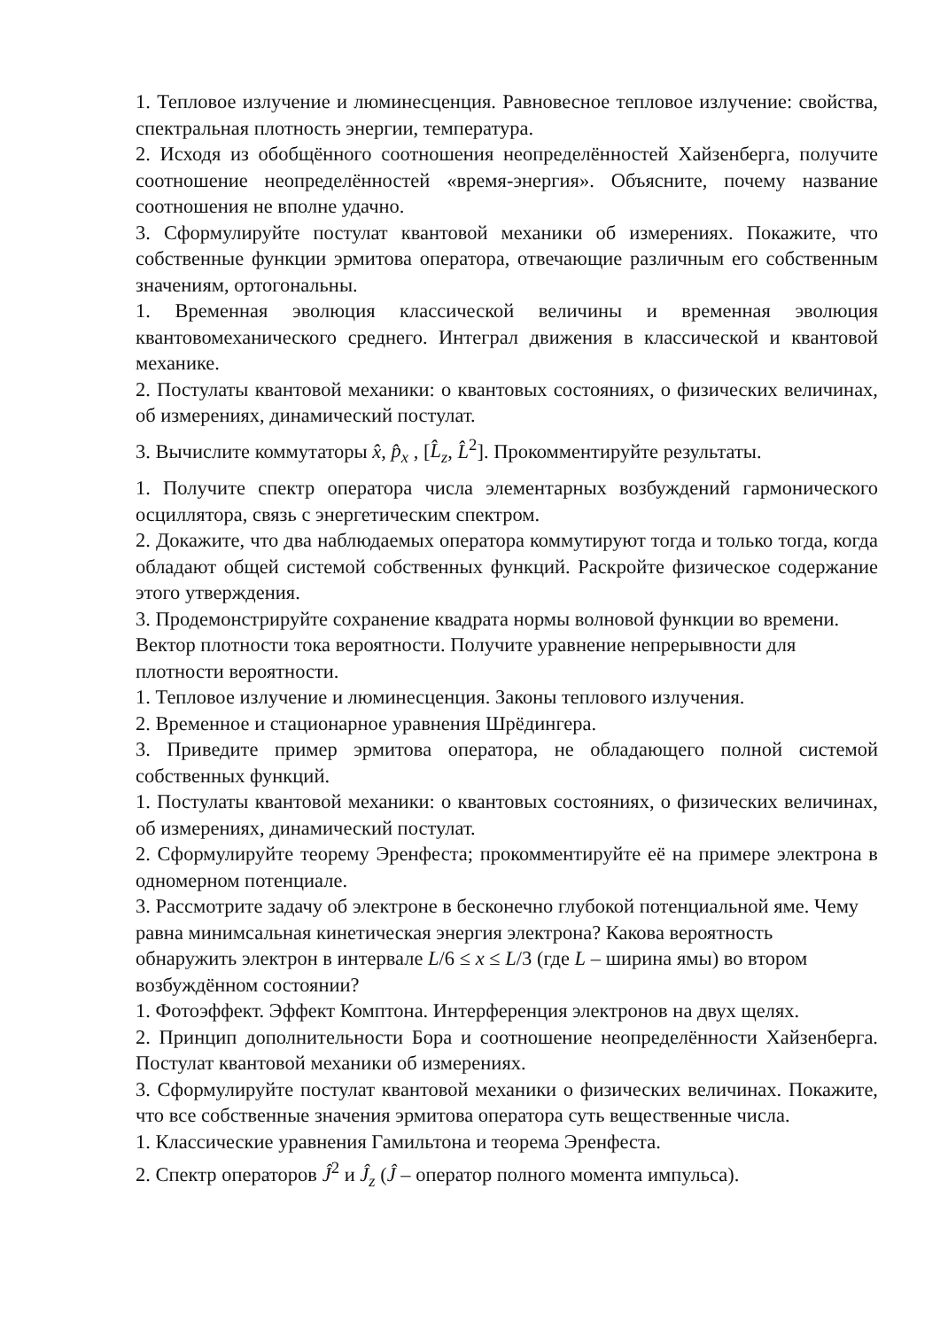1. Тепловое излучение и люминесценция. Равновесное тепловое излучение: свойства, спектральная плотность энергии, температура.
2. Исходя из обобщённого соотношения неопределённостей Хайзенберга, получите соотношение неопределённостей «время-энергия». Объясните, почему название соотношения не вполне удачно.
3. Сформулируйте постулат квантовой механики об измерениях. Покажите, что собственные функции эрмитова оператора, отвечающие различным его собственным значениям, ортогональны.
1. Временная эволюция классической величины и временная эволюция квантовомеханического среднего. Интеграл движения в классической и квантовой механике.
2. Постулаты квантовой механики: о квантовых состояниях, о физических величинах, об измерениях, динамический постулат.
3. Вычислите коммутаторы x̂, p̂<sub>x</sub> , [L̂<sub>z</sub>, L̂<sup>2</sup>]. Прокомментируйте результаты.
1. Получите спектр оператора числа элементарных возбуждений гармонического осциллятора, связь с энергетическим спектром.
2. Докажите, что два наблюдаемых оператора коммутируют тогда и только тогда, когда обладают общей системой собственных функций. Раскройте физическое содержание этого утверждения.
3. Продемонстрируйте сохранение квадрата нормы волновой функции во времени. Вектор плотности тока вероятности. Получите уравнение непрерывности для плотности вероятности.
1. Тепловое излучение и люминесценция. Законы теплового излучения.
2. Временное и стационарное уравнения Шрёдингера.
3. Приведите пример эрмитова оператора, не обладающего полной системой собственных функций.
1. Постулаты квантовой механики: о квантовых состояниях, о физических величинах, об измерениях, динамический постулат.
2. Сформулируйте теорему Эренфеста; прокомментируйте её на примере электрона в одномерном потенциале.
3. Рассмотрите задачу об электроне в бесконечно глубокой потенциальной яме. Чему равна минимсальная кинетическая энергия электрона? Какова вероятность обнаружить электрон в интервале L/6 ≤ x ≤ L/3 (где L – ширина ямы) во втором возбуждённом состоянии?
1. Фотоэффект. Эффект Комптона. Интерференция электронов на двух щелях.
2. Принцип дополнительности Бора и соотношение неопределённости Хайзенберга. Постулат квантовой механики об измерениях.
3. Сформулируйте постулат квантовой механики о физических величинах. Покажите, что все собственные значения эрмитова оператора суть вещественные числа.
1. Классические уравнения Гамильтона и теорема Эренфеста.
2. Спектр операторов Ĵ<sup>2</sup> и Ĵ<sub>z</sub> (Ĵ – оператор полного момента импульса).